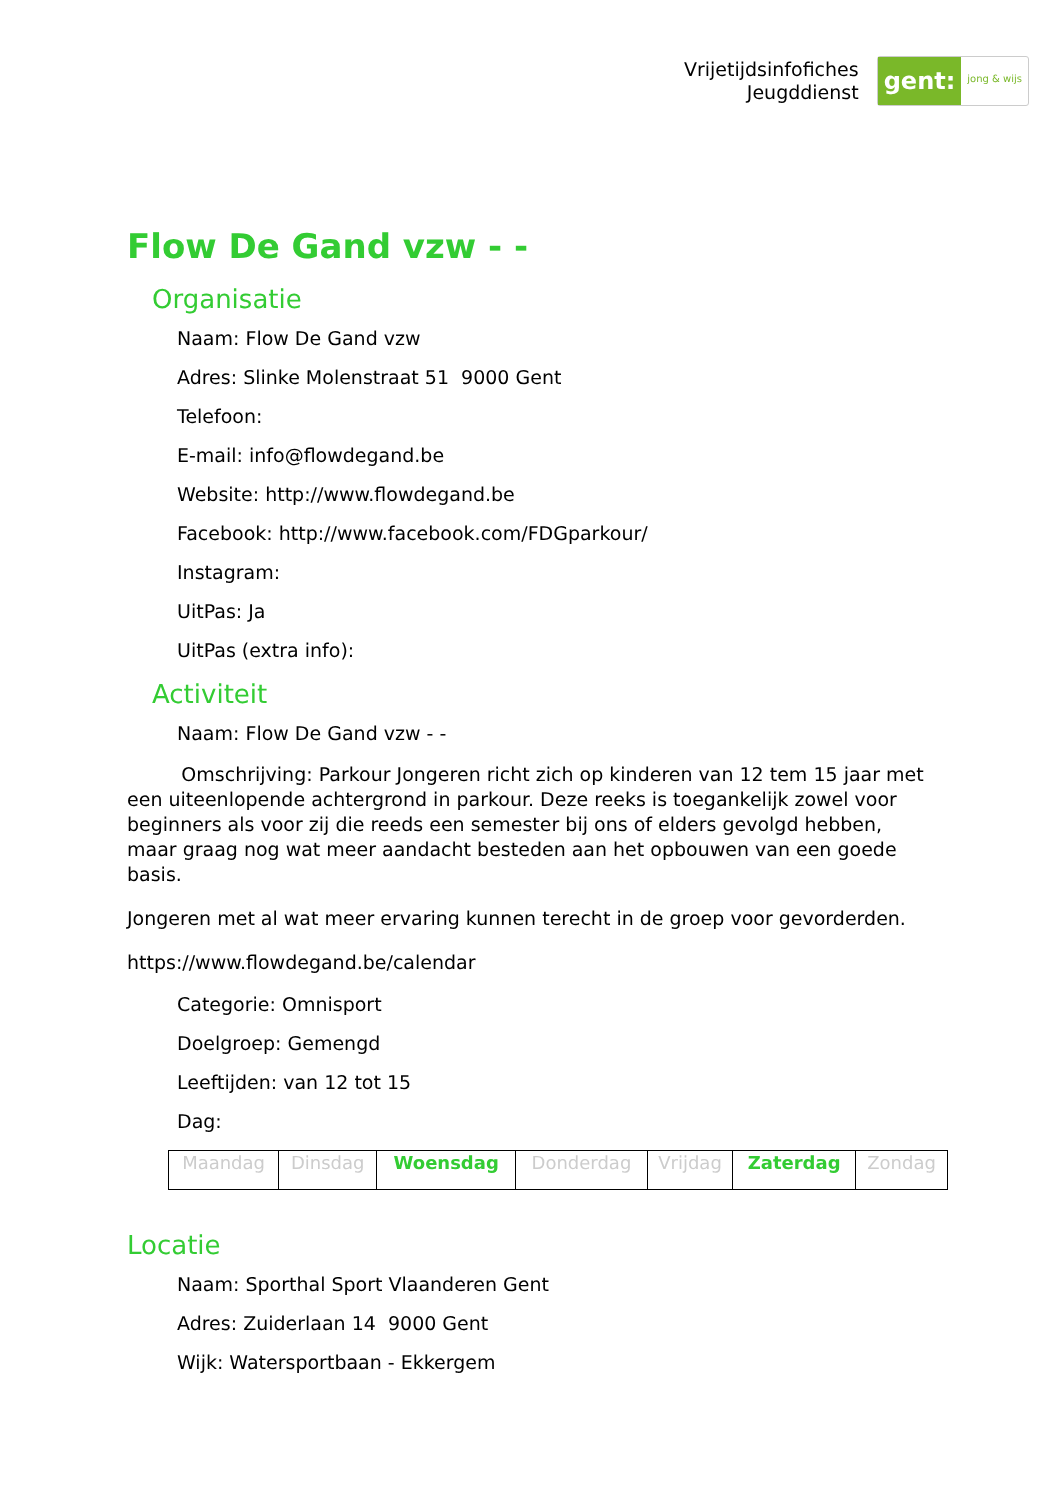Vrijetijdsinfofiches
Jeugddienst
gent:
jong & wijs
Flow De Gand vzw - -
Organisatie
Naam: Flow De Gand vzw
Adres: Slinke Molenstraat 51 9000 Gent
Telefoon:
E-mail: info@flowdegand.be
Website: http://www.flowdegand.be
Facebook: http://www.facebook.com/FDGparkour/
Instagram:
UitPas: Ja
UitPas (extra info):
Activiteit
Naam: Flow De Gand vzw - -
Omschrijving: Parkour Jongeren richt zich op kinderen van 12 tem 15 jaar met een uiteenlopende achtergrond in parkour. Deze reeks is toegankelijk zowel voor beginners als voor zij die reeds een semester bij ons of elders gevolgd hebben, maar graag nog wat meer aandacht besteden aan het opbouwen van een goede basis.
Jongeren met al wat meer ervaring kunnen terecht in de groep voor gevorderden.
https://www.flowdegand.be/calendar
Categorie: Omnisport
Doelgroep: Gemengd
Leeftijden: van 12 tot 15
Dag:
| Maandag | Dinsdag | Woensdag | Donderdag | Vrijdag | Zaterdag | Zondag |
Locatie
Naam: Sporthal Sport Vlaanderen Gent
Adres: Zuiderlaan 14 9000 Gent
Wijk: Watersportbaan - Ekkergem